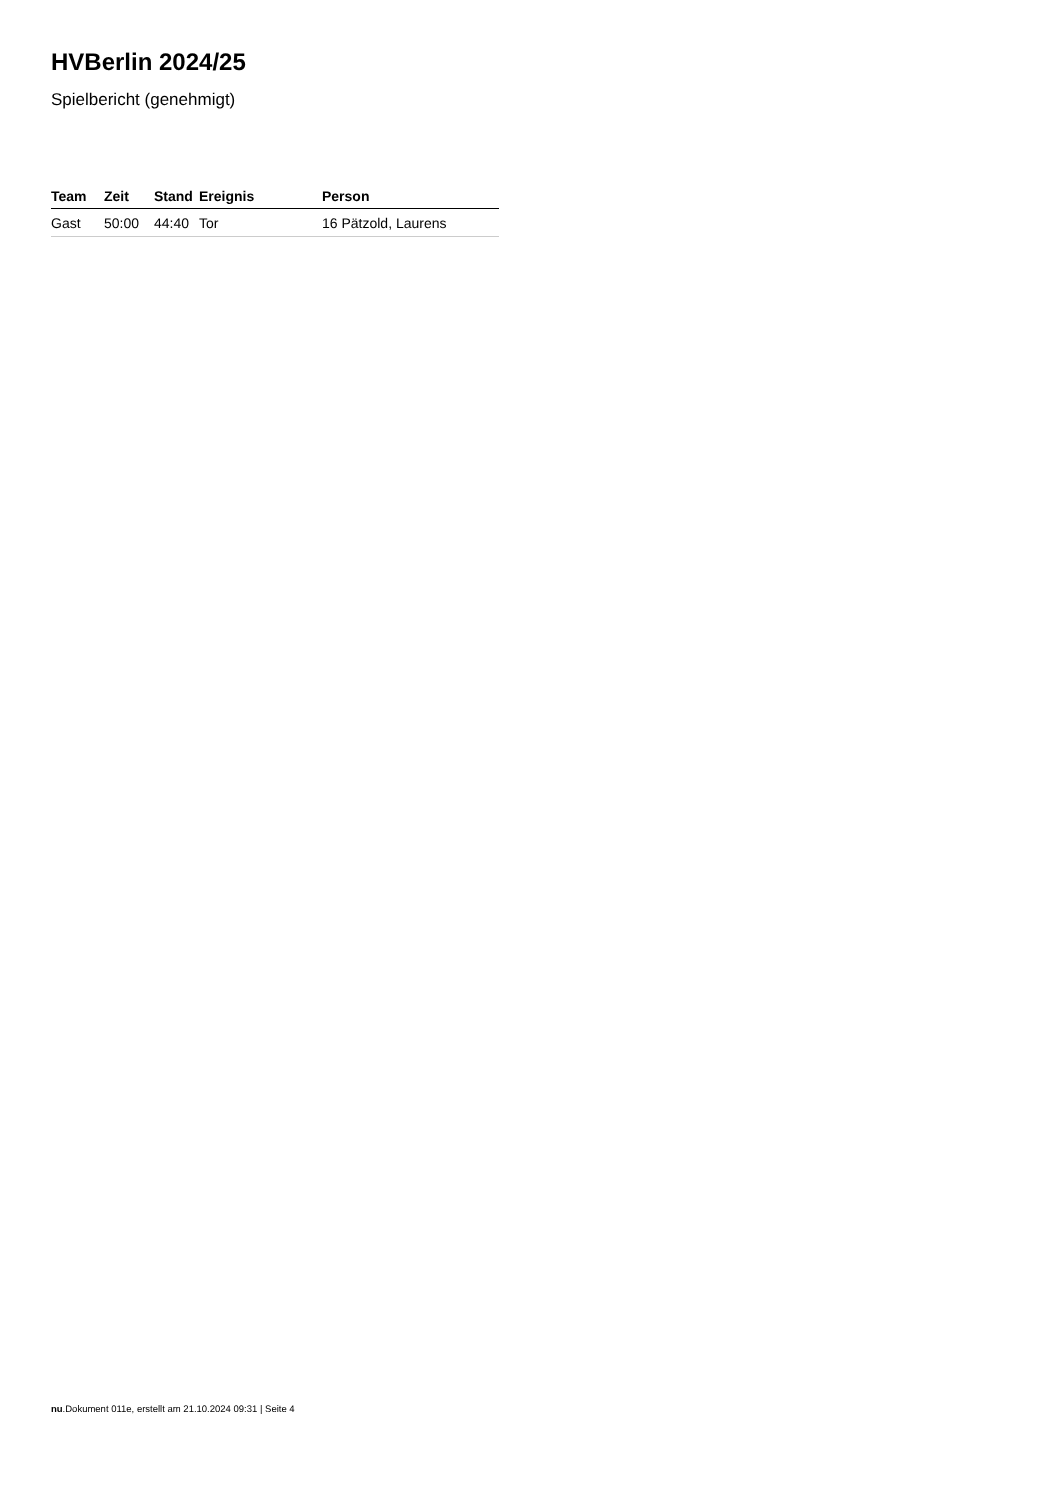HVBerlin 2024/25
Spielbericht (genehmigt)
| Team | Zeit | Stand | Ereignis | Person |
| --- | --- | --- | --- | --- |
| Gast | 50:00 | 44:40 | Tor | 16 Pätzold, Laurens |
nu.Dokument 011e, erstellt am 21.10.2024 09:31 | Seite 4